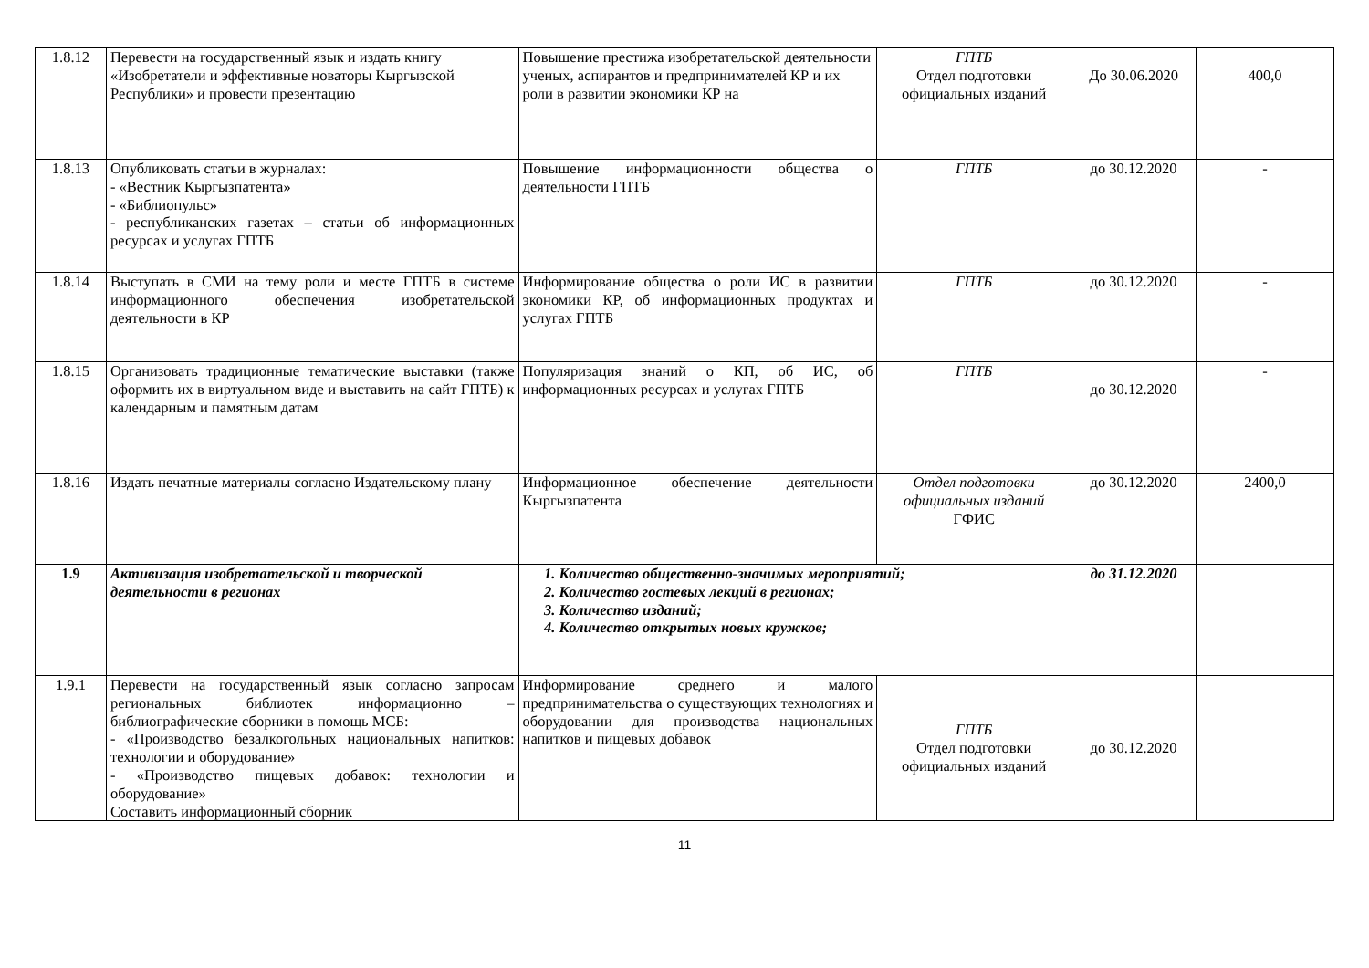| 1.8.12 | Перевести на государственный язык и издать книгу «Изобретатели и эффективные новаторы Кыргызской Республики» и провести презентацию | Повышение престижа изобретательской деятельности ученых, аспирантов и предпринимателей КР и их роли в развитии экономики КР на | ГПТБ Отдел подготовки официальных изданий | До 30.06.2020 | 400,0 |
| 1.8.13 | Опубликовать статьи в журналах: - «Вестник Кыргызпатента» - «Библиопульс» - республиканских газетах – статьи об информационных ресурсах и услугах ГПТБ | Повышение информационности общества о деятельности ГПТБ | ГПТБ | до 30.12.2020 | - |
| 1.8.14 | Выступать в СМИ на тему роли и месте ГПТБ в системе информационного обеспечения изобретательской деятельности в КР | Информирование общества о роли ИС в развитии экономики КР, об информационных продуктах и услугах ГПТБ | ГПТБ | до 30.12.2020 | - |
| 1.8.15 | Организовать традиционные тематические выставки (также оформить их в виртуальном виде и выставить на сайт ГПТБ) к календарным и памятным датам | Популяризация знаний о КП, об ИС, об информационных ресурсах и услугах ГПТБ | ГПТБ | до 30.12.2020 | - |
| 1.8.16 | Издать печатные материалы согласно Издательскому плану | Информационное обеспечение деятельности Кыргызпатента | Отдел подготовки официальных изданий ГФИС | до 30.12.2020 | 2400,0 |
| 1.9 | Активизация изобретательской и творческой деятельности в регионах | 1. Количество общественно-значимых мероприятий; 2. Количество гостевых лекций в регионах; 3. Количество изданий; 4. Количество открытых новых кружков; | | до 31.12.2020 | |
| 1.9.1 | Перевести на государственный язык согласно запросам региональных библиотек информационно – библиографические сборники в помощь МСБ: - «Производство безалкогольных национальных напитков: технологии и оборудование» - «Производство пищевых добавок: технологии и оборудование» Составить информационный сборник | Информирование среднего и малого предпринимательства о существующих технологиях и оборудовании для производства национальных напитков и пищевых добавок | ГПТБ Отдел подготовки официальных изданий | до 30.12.2020 | |
11